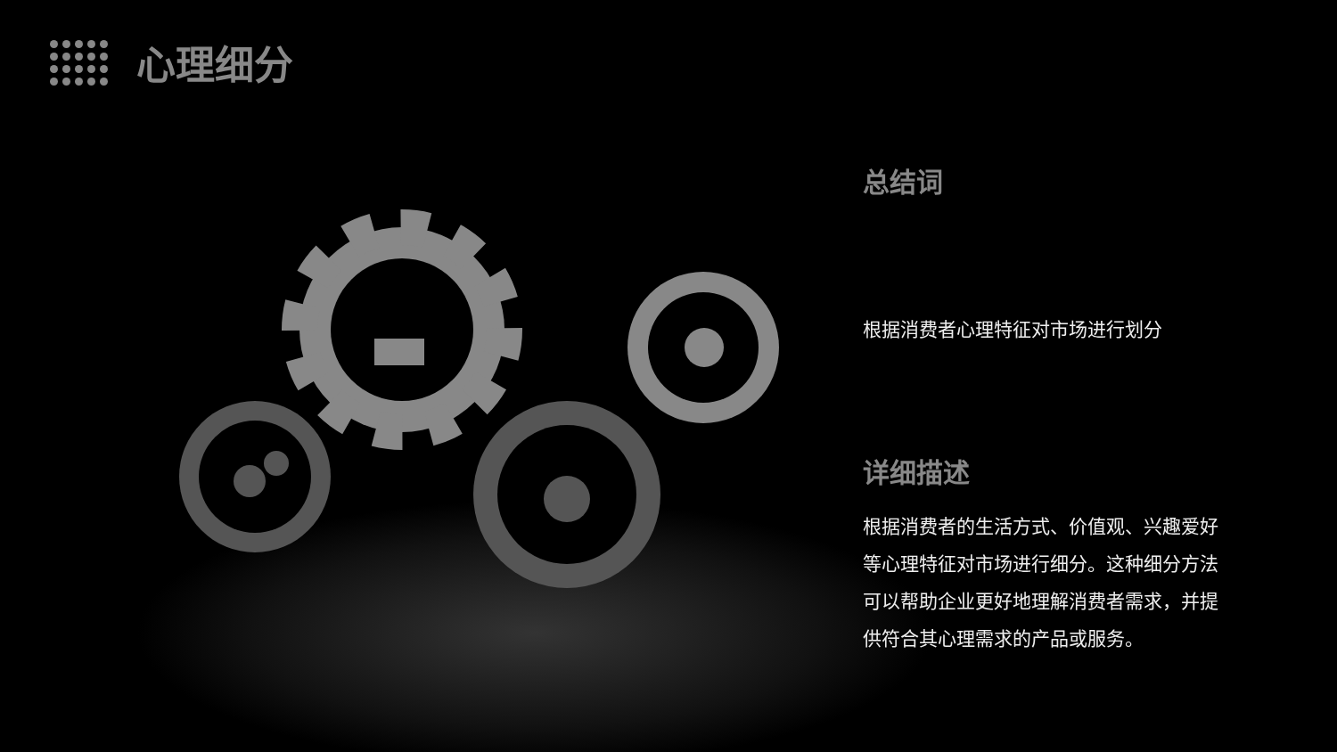心理细分
总结词
根据消费者心理特征对市场进行划分
详细描述
根据消费者的生活方式、价值观、兴趣爱好等心理特征对市场进行细分。这种细分方法可以帮助企业更好地理解消费者需求，并提供符合其心理需求的产品或服务。